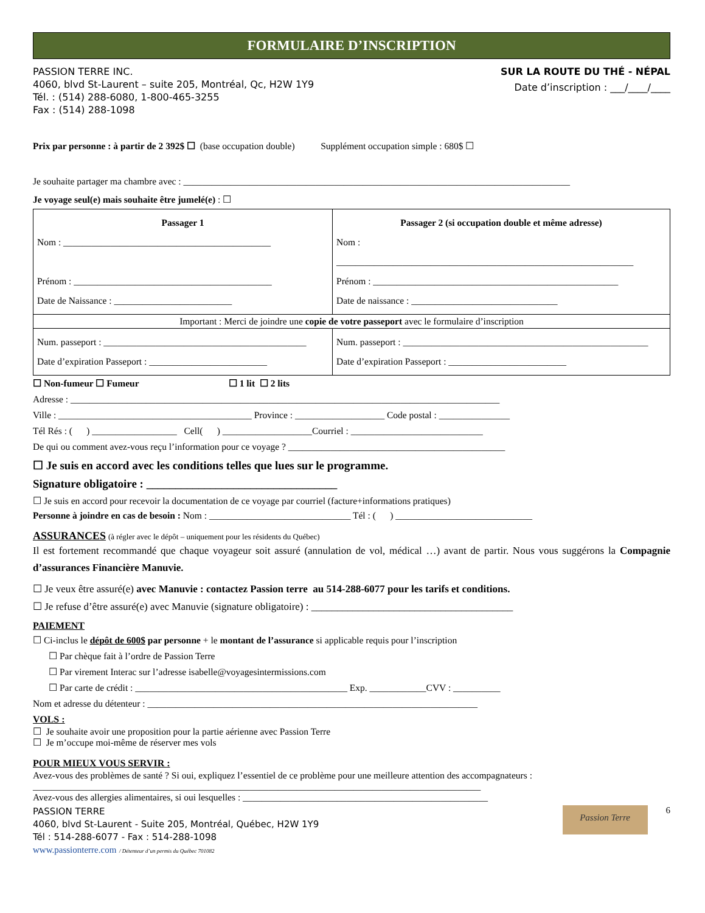FORMULAIRE D’INSCRIPTION
PASSION TERRE INC.
4060, blvd St-Laurent – suite 205, Montréal, Qc, H2W 1Y9
Tél. : (514) 288-6080, 1-800-465-3255
Fax : (514) 288-1098
SUR LA ROUTE DU THÉ - NÉPAL
Date d’inscription : ___/____/____
Prix par personne : à partir de 2 392$ ☐ (base occupation double) Supplément occupation simple : 680$ ☐
Je souhaite partager ma chambre avec : __________________________________________________________________________________
Je voyage seul(e) mais souhaite être jumelé(e) : ☐
| Passager 1 Nom : ____________________________________________ Prénom : __________________________________________ Date de Naissance : _________________________ | Passager 2 (si occupation double et même adresse) Nom : _______________________________________________________________ Prénom : ____________________________________________________ Date de naissance : _______________________________ |
| Important : Merci de joindre une copie de votre passeport avec le formulaire d’inscription | |
| Num. passeport : ___________________________________________ Date d’expiration Passeport : _________________________ | Num. passeport : ____________________________________________________ Date d’expiration Passeport : _________________________ |
☐ Non-fumeur ☐ Fumeur ☐ 1 lit ☐ 2 lits
Adresse : ___________________________________________________________________________________________
Ville : _________________________________________ Province : ___________________ Code postal : _______________
Tél Rés : ( ) __________________ Cell( ) ___________________Courriel : ____________________________
De qui ou comment avez-vous reçu l’information pour ce voyage ? ______________________________________________
☐ Je suis en accord avec les conditions telles que lues sur le programme.
Signature obligatoire : _________________________________
☐ Je suis en accord pour recevoir la documentation de ce voyage par courriel (facture+informations pratiques)
Personne à joindre en cas de besoin : Nom : ______________________________ Tél : ( ) _____________________________
ASSURANCES (à régler avec le dépôt – uniquement pour les résidents du Québec)
Il est fortement recommandé que chaque voyageur soit assuré (annulation de vol, médical …) avant de partir. Nous vous suggérons la Compagnie d’assurances Financière Manuvie.
☐ Je veux être assuré(e) avec Manuvie : contactez Passion terre au 514-288-6077 pour les tarifs et conditions.
☐ Je refuse d’être assuré(e) avec Manuvie (signature obligatoire) : _______________________________________
PAIEMENT
☐ Ci-inclus le dépôt de 600$ par personne + le montant de l’assurance si applicable requis pour l’inscription
☐ Par chèque fait à l’ordre de Passion Terre
☐ Par virement Interac sur l’adresse isabelle@voyagesintermissions.com
☐ Par carte de crédit : _____________________________________________ Exp. ____________CVV : __________
Nom et adresse du détenteur : ______________________________________________________________________
VOLS :
☐ Je souhaite avoir une proposition pour la partie aérienne avec Passion Terre
☐ Je m’occupe moi-même de réserver mes vols
POUR MIEUX VOUS SERVIR :
Avez-vous des problèmes de santé ? Si oui, expliquez l’essentiel de ce problème pour une meilleure attention des accompagnateurs :
_______________________________________________________________________________________________
Avez-vous des allergies alimentaires, si oui lesquelles : ____________________________________________________
PASSION TERRE
4060, blvd St-Laurent - Suite 205, Montréal, Québec, H2W 1Y9
Tél : 514-288-6077 - Fax : 514-288-1098
www.passionterre.com / Détenteur d’un permis du Québec 701082
Passion Terre
6